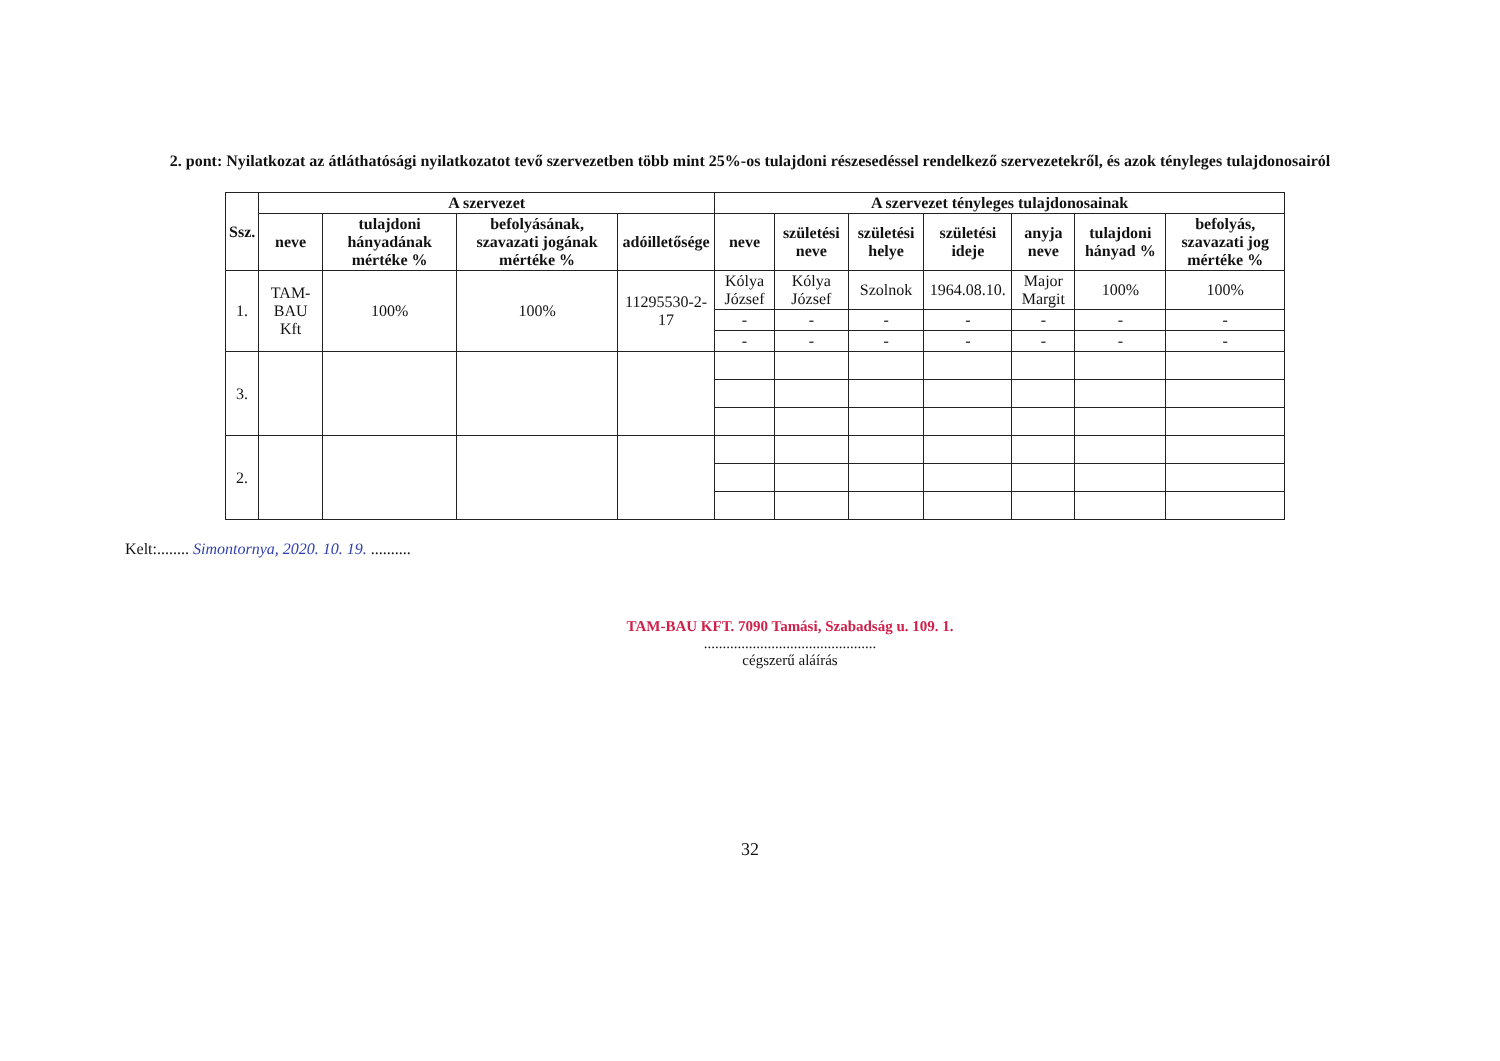2. pont: Nyilatkozat az átláthatósági nyilatkozatot tevő szervezetben több mint 25%-os tulajdoni részesedéssel rendelkező szervezetekről, és azok tényleges tulajdonosairól
| Ssz. | A szervezet | | | | A szervezet tényleges tulajdonosainak | | | | | | |
| --- | --- | --- | --- | --- | --- | --- | --- | --- | --- | --- | --- |
| | neve | tulajdoni hányadának mértéke % | befolyásának, szavazati jogának mértéke % | adóilletősége | neve | születési neve | születési helye | születési ideje | anyja neve | tulajdoni hányad % | befolyás, szavazati jog mértéke % |
| 1. | TAM-BAU Kft | 100% | 100% | 11295530-2-17 | Kólya József | Kólya József | Szolnok | 1964.08.10. | Major Margit | 100% | 100% |
| | | | | | - | - | - | - | - | - | - |
| | | | | | - | - | - | - | - | - | - |
| 3. | | | | | | | | | | | |
| 2. | | | | | | | | | | | |
Kelt:........ Simontornya, 2020. 10. 19. ..........
TAM-BAU KFT. 7090 Tamási, Szabadság u. 109. 1.
..............................................
cégszerű aláírás
32